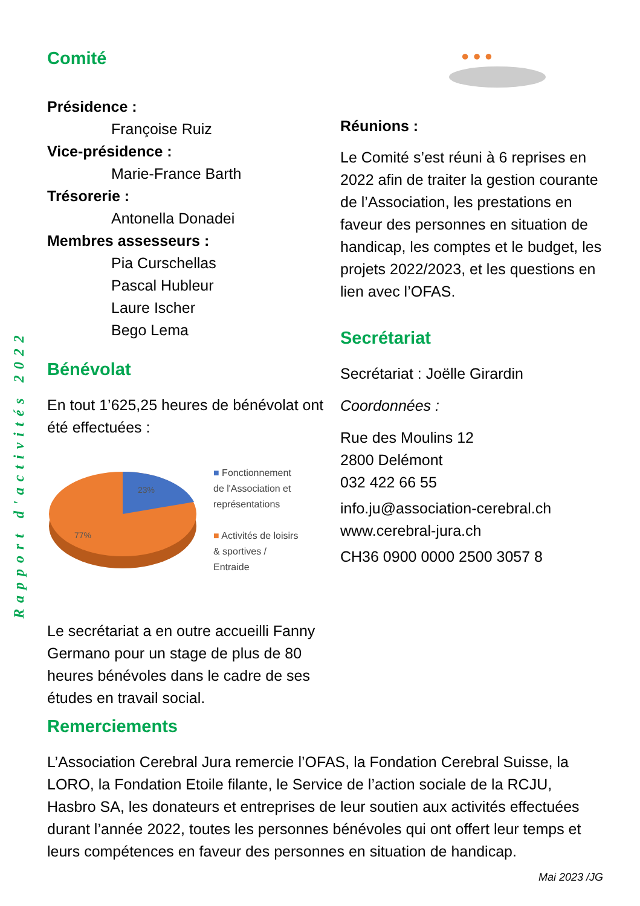Rapport d'activités 2022
Comité
Présidence :
Françoise Ruiz
Vice-présidence :
Marie-France Barth
Trésorerie :
Antonella Donadei
Membres assesseurs :
Pia Curschellas
Pascal Hubleur
Laure Ischer
Bego Lema
Bénévolat
En tout 1’625,25 heures de bénévolat ont été effectuées :
23%
77%
■ Fonctionnement
de l'Association et
représentations
■ Activités de loisirs
& sportives /
Entraide
Le secrétariat a en outre accueilli Fanny Germano pour un stage de plus de 80 heures bénévoles dans le cadre de ses études en travail social.
● ● ●
Réunions :
Le Comité s’est réuni à 6 reprises en 2022 afin de traiter la gestion courante de l’Association, les prestations en faveur des personnes en situation de handicap, les comptes et le budget, les projets 2022/2023, et les questions en lien avec l’OFAS.
Secrétariat
Secrétariat : Joëlle Girardin
Coordonnées :
Rue des Moulins 12
2800 Delémont
032 422 66 55
info.ju@association-cerebral.ch
www.cerebral-jura.ch
CH36 0900 0000 2500 3057 8
Remerciements
L’Association Cerebral Jura remercie l’OFAS, la Fondation Cerebral Suisse, la LORO, la Fondation Etoile filante, le Service de l’action sociale de la RCJU, Hasbro SA, les donateurs et entreprises de leur soutien aux activités effectuées durant l’année 2022, toutes les personnes bénévoles qui ont offert leur temps et leurs compétences en faveur des personnes en situation de handicap.
Mai 2023 /JG